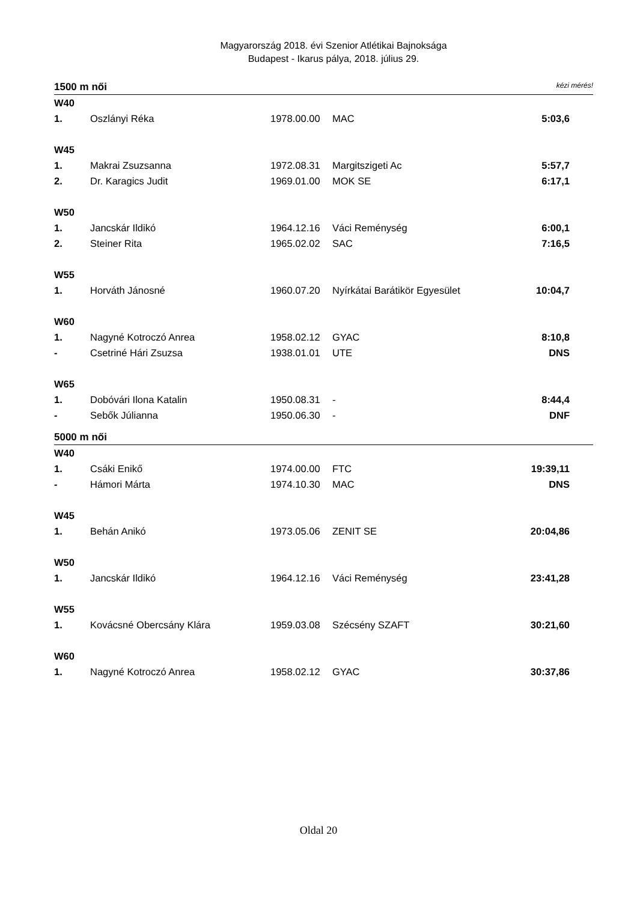Magyarország 2018. évi Szenior Atlétikai Bajnoksága
Budapest - Ikarus pálya, 2018. július 29.
1500 m női kézi mérés!
| W40 | | | | |
| 1. | Oszlányi Réka | 1978.00.00 | MAC | 5:03,6 |
| W45 | | | | |
| 1. | Makrai Zsuzsanna | 1972.08.31 | Margitszigeti Ac | 5:57,7 |
| 2. | Dr. Karagics Judit | 1969.01.00 | MOK SE | 6:17,1 |
| W50 | | | | |
| 1. | Jancskár Ildikó | 1964.12.16 | Váci Reménység | 6:00,1 |
| 2. | Steiner Rita | 1965.02.02 | SAC | 7:16,5 |
| W55 | | | | |
| 1. | Horváth Jánosné | 1960.07.20 | Nyírkátai Barátikör Egyesület | 10:04,7 |
| W60 | | | | |
| 1. | Nagyné Kotroczó Anrea | 1958.02.12 | GYAC | 8:10,8 |
| - | Csetriné Hári Zsuzsa | 1938.01.01 | UTE | DNS |
| W65 | | | | |
| 1. | Dobóvári Ilona Katalin | 1950.08.31 | - | 8:44,4 |
| - | Sebők Júlianna | 1950.06.30 | - | DNF |
5000 m női
| W40 | | | | |
| 1. | Csáki Enikő | 1974.00.00 | FTC | 19:39,11 |
| - | Hámori Márta | 1974.10.30 | MAC | DNS |
| W45 | | | | |
| 1. | Behán Anikó | 1973.05.06 | ZENIT SE | 20:04,86 |
| W50 | | | | |
| 1. | Jancskár Ildikó | 1964.12.16 | Váci Reménység | 23:41,28 |
| W55 | | | | |
| 1. | Kovácsné Obercsány Klára | 1959.03.08 | Szécsény SZAFT | 30:21,60 |
| W60 | | | | |
| 1. | Nagyné Kotroczó Anrea | 1958.02.12 | GYAC | 30:37,86 |
Oldal 20